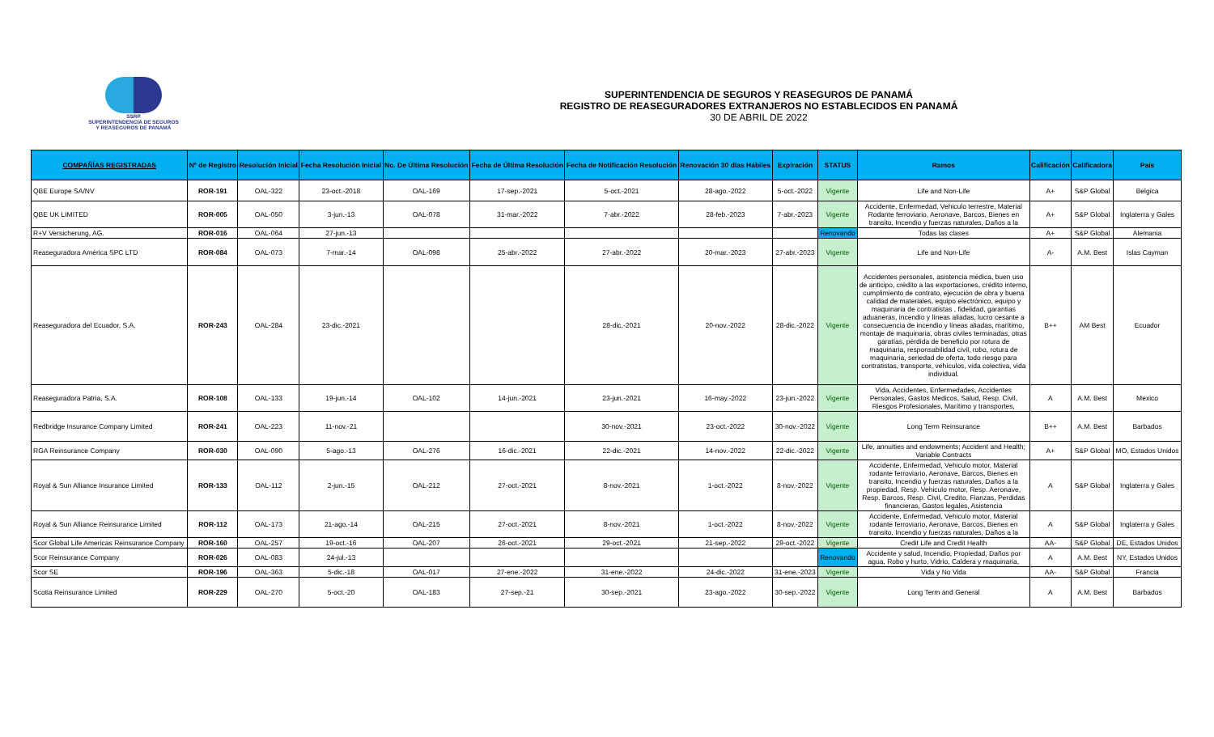SSRP
SUPERINTENDENCIA DE SEGUROS
Y REASEGUROS DE PANAMÁ
SUPERINTENDENCIA DE SEGUROS Y REASEGUROS DE PANAMÁ
REGISTRO DE REASEGURADORES EXTRANJEROS NO ESTABLECIDOS EN PANAMÁ
30 DE ABRIL DE 2022
| COMPAÑÍAS REGISTRADAS | Nº de Registro | Resolución Inicial | Fecha Resolución Inicial | No. De Última Resolución | Fecha de Última Resolución | Fecha de Notificación Resolución | Renovación 30 días Hábiles | Expiración | STATUS | Ramos | Calificación | Calificadora | País |
| --- | --- | --- | --- | --- | --- | --- | --- | --- | --- | --- | --- | --- | --- |
| QBE Europe SA/NV | ROR-191 | OAL-322 | 23-oct.-2018 | OAL-169 | 17-sep.-2021 | 5-oct.-2021 | 28-ago.-2022 | 5-oct.-2022 | Vigente | Life and Non-Life | A+ | S&P Global | Belgica |
| QBE UK LIMITED | ROR-005 | OAL-050 | 3-jun.-13 | OAL-078 | 31-mar.-2022 | 7-abr.-2022 | 28-feb.-2023 | 7-abr.-2023 | Vigente | Accidente, Enfermedad, Vehiculo terrestre, Material Rodante ferroviario, Aeronave, Barcos, Bienes en transito, Incendio y fuerzas naturales, Daños a la | A+ | S&P Global | Inglaterra y Gales |
| R+V Versicherung, AG. | ROR-016 | OAL-064 | 27-jun.-13 | | | | | | Renovando | Todas las clases | A+ | S&P Global | Alemania |
| Reaseguradora América SPC LTD | ROR-084 | OAL-073 | 7-mar.-14 | OAL-098 | 25-abr.-2022 | 27-abr.-2022 | 20-mar.-2023 | 27-abr.-2023 | Vigente | Life and Non-Life | A- | A.M. Best | Islas Cayman |
| Reaseguradora del Ecuador, S.A. | ROR-243 | OAL-284 | 23-dic.-2021 | | | 28-dic.-2021 | 20-nov.-2022 | 28-dic.-2022 | Vigente | Accidentes personales, asistencia médica, buen uso de anticipo, crédito a las exportaciones, crédito interno, cumplimiento de contrato, ejecución de obra y buena calidad de materiales, equipo electrónico, equipo y maquinaria de contratistas , fidelidad, garantias aduaneras, incendio y líneas aliadas, lucro cesante a consecuencia de incendio y líneas aliadas, marítimo, montaje de maquinaria, obras civiles terminadas, otras garatías, pérdida de beneficio por rotura de maquinaria, responsabilidad civil, robo, rotura de maquinaria, seriedad de oferta, todo riesgo para contratistas, transporte, vehículos, vida colectiva, vida individual. | B++ | AM Best | Ecuador |
| Reaseguradora Patria, S.A. | ROR-108 | OAL-133 | 19-jun.-14 | OAL-102 | 14-jun.-2021 | 23-jun.-2021 | 16-may.-2022 | 23-jun.-2022 | Vigente | Vida, Accidentes, Enfermedades, Accidentes Personales, Gastos Medicos, Salud, Resp. Civil, Riesgos Profesionales, Marítimo y transportes, | A | A.M. Best | Mexico |
| Redbridge Insurance Company Limited | ROR-241 | OAL-223 | 11-nov.-21 | | | 30-nov.-2021 | 23-oct.-2022 | 30-nov.-2022 | Vigente | Long Term Reinsurance | B++ | A.M. Best | Barbados |
| RGA Reinsurance Company | ROR-030 | OAL-090 | 5-ago.-13 | OAL-276 | 16-dic.-2021 | 22-dic.-2021 | 14-nov.-2022 | 22-dic.-2022 | Vigente | Life, annuities and endowments; Accident and Health; Variable Contracts | A+ | S&P Global | MO, Estados Unidos |
| Royal & Sun Alliance Insurance Limited | ROR-133 | OAL-112 | 2-jun.-15 | OAL-212 | 27-oct.-2021 | 8-nov.-2021 | 1-oct.-2022 | 8-nov.-2022 | Vigente | Accidente, Enfermedad, Vehiculo motor, Material rodante ferroviario, Aeronave, Barcos, Bienes en transito, Incendio y fuerzas naturales, Daños a la propiedad, Resp. Vehiculo motor, Resp. Aeronave, Resp. Barcos, Resp. Civil, Credito, Fianzas, Perdidas financieras, Gastos legales, Asistencia | A | S&P Global | Inglaterra y Gales |
| Royal & Sun Alliance Reinsurance Limited | ROR-112 | OAL-173 | 21-ago.-14 | OAL-215 | 27-oct.-2021 | 8-nov.-2021 | 1-oct.-2022 | 8-nov.-2022 | Vigente | Accidente, Enfermedad, Vehiculo motor, Material rodante ferroviario, Aeronave, Barcos, Bienes en transito, Incendio y fuerzas naturales, Daños a la | A | S&P Global | Inglaterra y Gales |
| Scor Global Life Americas Reinsurance Company | ROR-160 | OAL-257 | 19-oct.-16 | OAL-207 | 26-oct.-2021 | 29-oct.-2021 | 21-sep.-2022 | 29-oct.-2022 | Vigente | Credit Life and Credit Health | AA- | S&P Global | DE, Estados Unidos |
| Scor Reinsurance Company | ROR-026 | OAL-083 | 24-jul.-13 | | | | | | Renovando | Accidente y salud, Incendio, Propiedad, Daños por agua, Robo y hurto, Vidrio, Caldera y maquinaria, | A | A.M. Best | NY, Estados Unidos |
| Scor SE | ROR-196 | OAL-363 | 5-dic.-18 | OAL-017 | 27-ene.-2022 | 31-ene.-2022 | 24-dic.-2022 | 31-ene.-2023 | Vigente | Vida y No Vida | AA- | S&P Global | Francia |
| Scotia Reinsurance Limited | ROR-229 | OAL-270 | 5-oct.-20 | OAL-183 | 27-sep.-21 | 30-sep.-2021 | 23-ago.-2022 | 30-sep.-2022 | Vigente | Long Term and General | A | A.M. Best | Barbados |